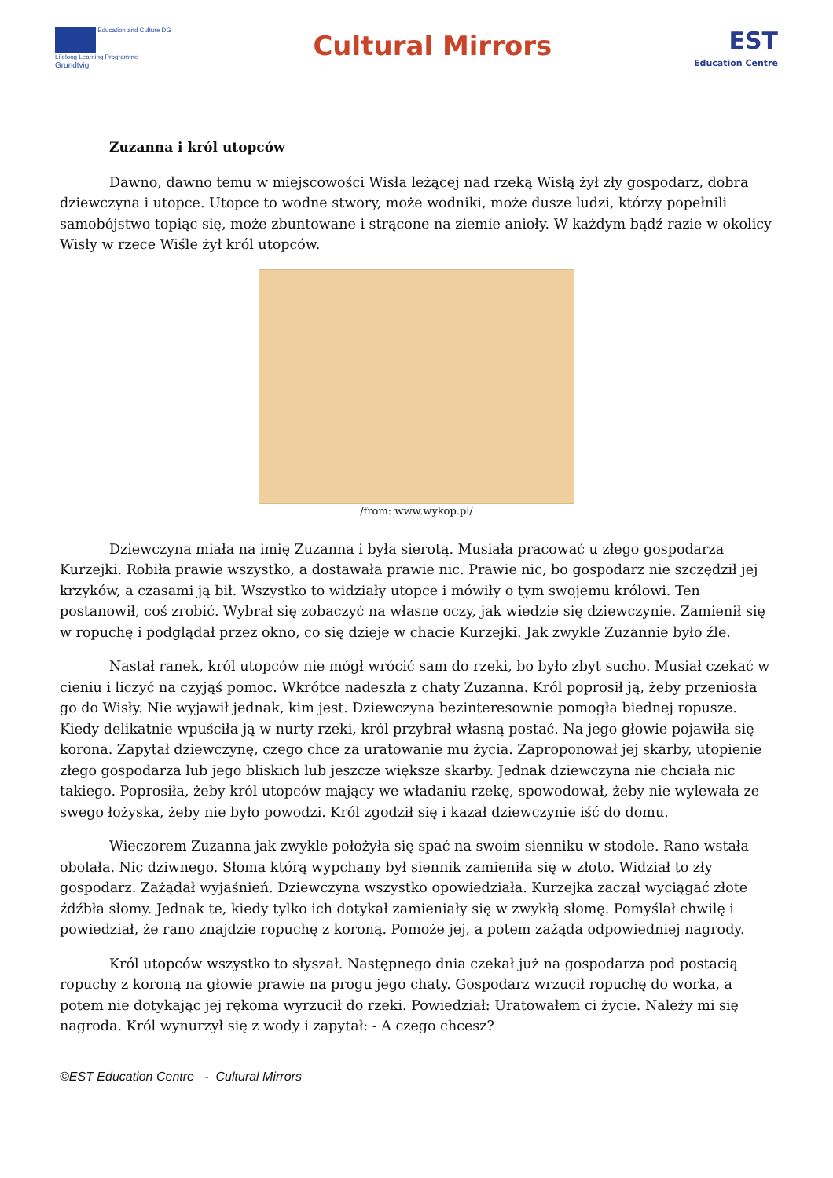Education and Culture DG
Lifelong Learning Programme
Grundtvig
Cultural Mirrors
EST
Education Centre
Zuzanna i król utopców
Dawno, dawno temu w miejscowości Wisła leżącej nad rzeką Wisłą żył zły gospodarz, dobra dziewczyna i utopce. Utopce to wodne stwory, może wodniki, może dusze ludzi, którzy popełnili samobójstwo topiąc się, może zbuntowane i strącone na ziemie anioły. W każdym bądź razie w okolicy Wisły w rzece Wiśle żył król utopców.
/from: www.wykop.pl/
Dziewczyna miała na imię Zuzanna i była sierotą. Musiała pracować u złego gospodarza Kurzejki. Robiła prawie wszystko, a dostawała prawie nic. Prawie nic, bo gospodarz nie szczędził jej krzyków, a czasami ją bił. Wszystko to widziały utopce i mówiły o tym swojemu królowi. Ten postanowił, coś zrobić. Wybrał się zobaczyć na własne oczy, jak wiedzie się dziewczynie. Zamienił się w ropuchę i podglądał przez okno, co się dzieje w chacie Kurzejki. Jak zwykle Zuzannie było źle.
Nastał ranek, król utopców nie mógł wrócić sam do rzeki, bo było zbyt sucho. Musiał czekać w cieniu i liczyć na czyjąś pomoc. Wkrótce nadeszła z chaty Zuzanna. Król poprosił ją, żeby przeniosła go do Wisły. Nie wyjawił jednak, kim jest. Dziewczyna bezinteresownie pomogła biednej ropusze. Kiedy delikatnie wpuściła ją w nurty rzeki, król przybrał własną postać. Na jego głowie pojawiła się korona. Zapytał dziewczynę, czego chce za uratowanie mu życia. Zaproponował jej skarby, utopienie złego gospodarza lub jego bliskich lub jeszcze większe skarby. Jednak dziewczyna nie chciała nic takiego. Poprosiła, żeby król utopców mający we władaniu rzekę, spowodował, żeby nie wylewała ze swego łożyska, żeby nie było powodzi. Król zgodził się i kazał dziewczynie iść do domu.
Wieczorem Zuzanna jak zwykle położyła się spać na swoim sienniku w stodole. Rano wstała obolała. Nic dziwnego. Słoma którą wypchany był siennik zamieniła się w złoto. Widział to zły gospodarz. Zażądał wyjaśnień. Dziewczyna wszystko opowiedziała. Kurzejka zaczął wyciągać złote źdźbła słomy. Jednak te, kiedy tylko ich dotykał zamieniały się w zwykłą słomę. Pomyślał chwilę i powiedział, że rano znajdzie ropuchę z koroną. Pomoże jej, a potem zażąda odpowiedniej nagrody.
Król utopców wszystko to słyszał. Następnego dnia czekał już na gospodarza pod postacią ropuchy z koroną na głowie prawie na progu jego chaty. Gospodarz wrzucił ropuchę do worka, a potem nie dotykając jej rękoma wyrzucił do rzeki. Powiedział: Uratowałem ci życie. Należy mi się nagroda. Król wynurzył się z wody i zapytał: - A czego chcesz?
©EST Education Centre - Cultural Mirrors